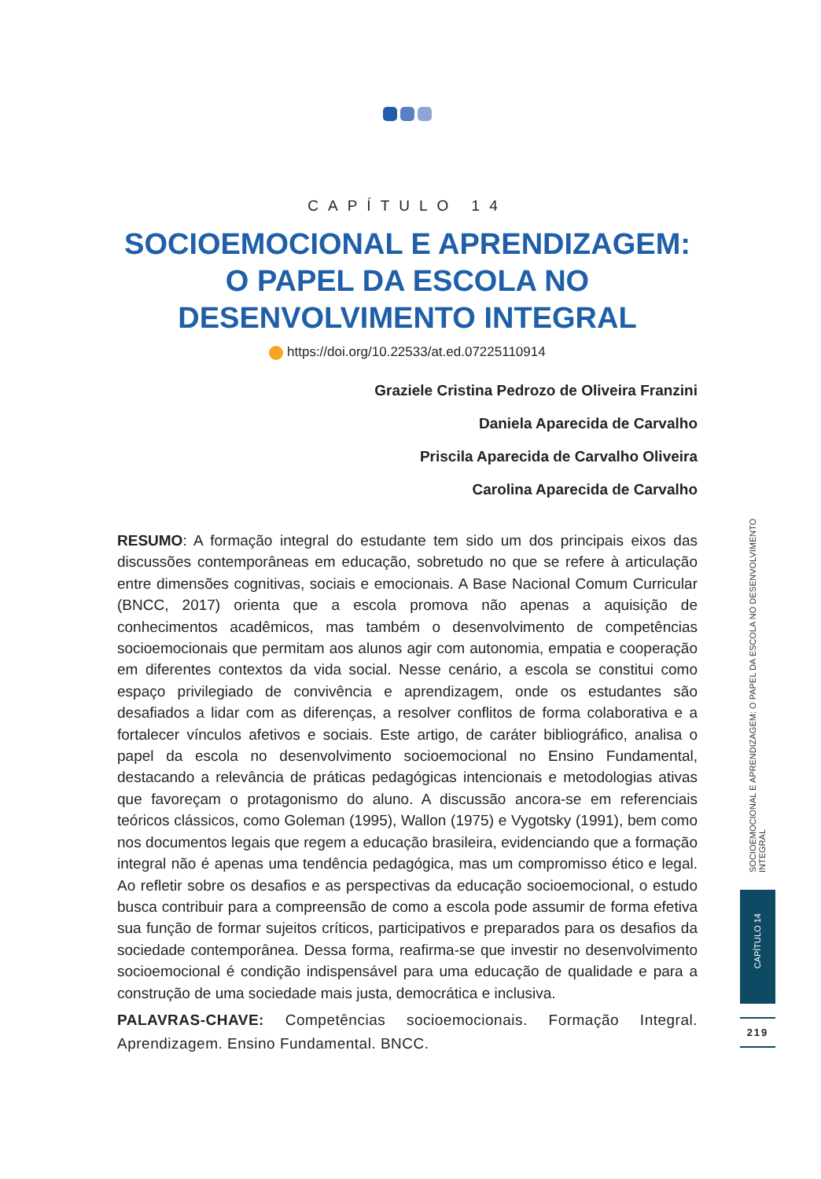CAPÍTULO 14
SOCIOEMOCIONAL E APRENDIZAGEM: O PAPEL DA ESCOLA NO DESENVOLVIMENTO INTEGRAL
https://doi.org/10.22533/at.ed.07225110914
Graziele Cristina Pedrozo de Oliveira Franzini
Daniela Aparecida de Carvalho
Priscila Aparecida de Carvalho Oliveira
Carolina Aparecida de Carvalho
RESUMO: A formação integral do estudante tem sido um dos principais eixos das discussões contemporâneas em educação, sobretudo no que se refere à articulação entre dimensões cognitivas, sociais e emocionais. A Base Nacional Comum Curricular (BNCC, 2017) orienta que a escola promova não apenas a aquisição de conhecimentos acadêmicos, mas também o desenvolvimento de competências socioemocionais que permitam aos alunos agir com autonomia, empatia e cooperação em diferentes contextos da vida social. Nesse cenário, a escola se constitui como espaço privilegiado de convivência e aprendizagem, onde os estudantes são desafiados a lidar com as diferenças, a resolver conflitos de forma colaborativa e a fortalecer vínculos afetivos e sociais. Este artigo, de caráter bibliográfico, analisa o papel da escola no desenvolvimento socioemocional no Ensino Fundamental, destacando a relevância de práticas pedagógicas intencionais e metodologias ativas que favoreçam o protagonismo do aluno. A discussão ancora-se em referenciais teóricos clássicos, como Goleman (1995), Wallon (1975) e Vygotsky (1991), bem como nos documentos legais que regem a educação brasileira, evidenciando que a formação integral não é apenas uma tendência pedagógica, mas um compromisso ético e legal. Ao refletir sobre os desafios e as perspectivas da educação socioemocional, o estudo busca contribuir para a compreensão de como a escola pode assumir de forma efetiva sua função de formar sujeitos críticos, participativos e preparados para os desafios da sociedade contemporânea. Dessa forma, reafirma-se que investir no desenvolvimento socioemocional é condição indispensável para uma educação de qualidade e para a construção de uma sociedade mais justa, democrática e inclusiva.
PALAVRAS-CHAVE: Competências socioemocionais. Formação Integral. Aprendizagem. Ensino Fundamental. BNCC.
SOCIOEMOCIONAL E APRENDIZAGEM: O PAPEL DA ESCOLA NO DESENVOLVIMENTO INTEGRAL
CAPÍTULO 14
219